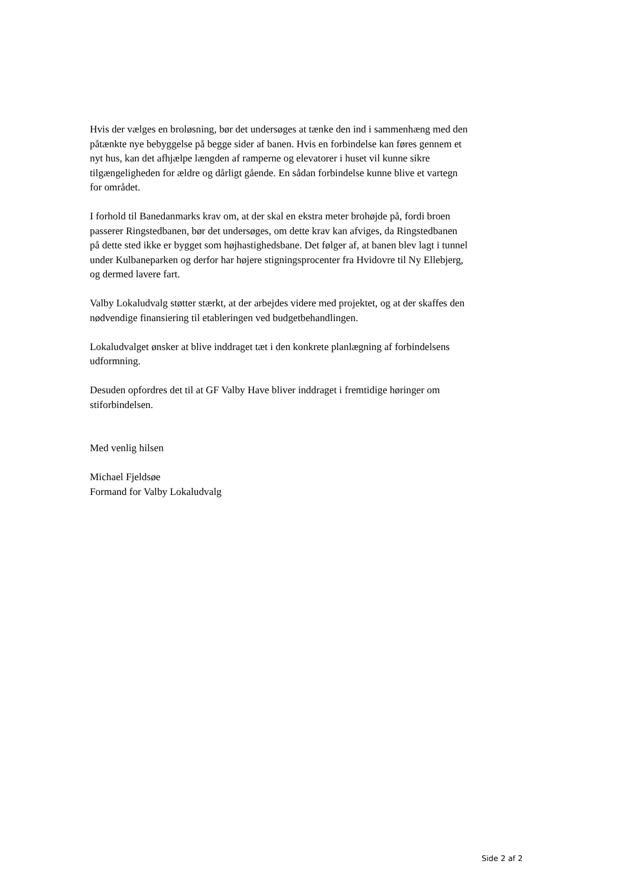Hvis der vælges en broløsning, bør det undersøges at tænke den ind i sammenhæng med den påtænkte nye bebyggelse på begge sider af banen. Hvis en forbindelse kan føres gennem et nyt hus, kan det afhjælpe længden af ramperne og elevatorer i huset vil kunne sikre tilgængeligheden for ældre og dårligt gående. En sådan forbindelse kunne blive et vartegn for området.
I forhold til Banedanmarks krav om, at der skal en ekstra meter brohøjde på, fordi broen passerer Ringstedbanen, bør det undersøges, om dette krav kan afviges, da Ringstedbanen på dette sted ikke er bygget som højhastighedsbane. Det følger af, at banen blev lagt i tunnel under Kulbaneparken og derfor har højere stigningsprocenter fra Hvidovre til Ny Ellebjerg, og dermed lavere fart.
Valby Lokaludvalg støtter stærkt, at der arbejdes videre med projektet, og at der skaffes den nødvendige finansiering til etableringen ved budgetbehandlingen.
Lokaludvalget ønsker at blive inddraget tæt i den konkrete planlægning af forbindelsens udformning.
Desuden opfordres det til at GF Valby Have bliver inddraget i fremtidige høringer om stiforbindelsen.
Med venlig hilsen
Michael Fjeldsøe
Formand for Valby Lokaludvalg
Side 2 af 2